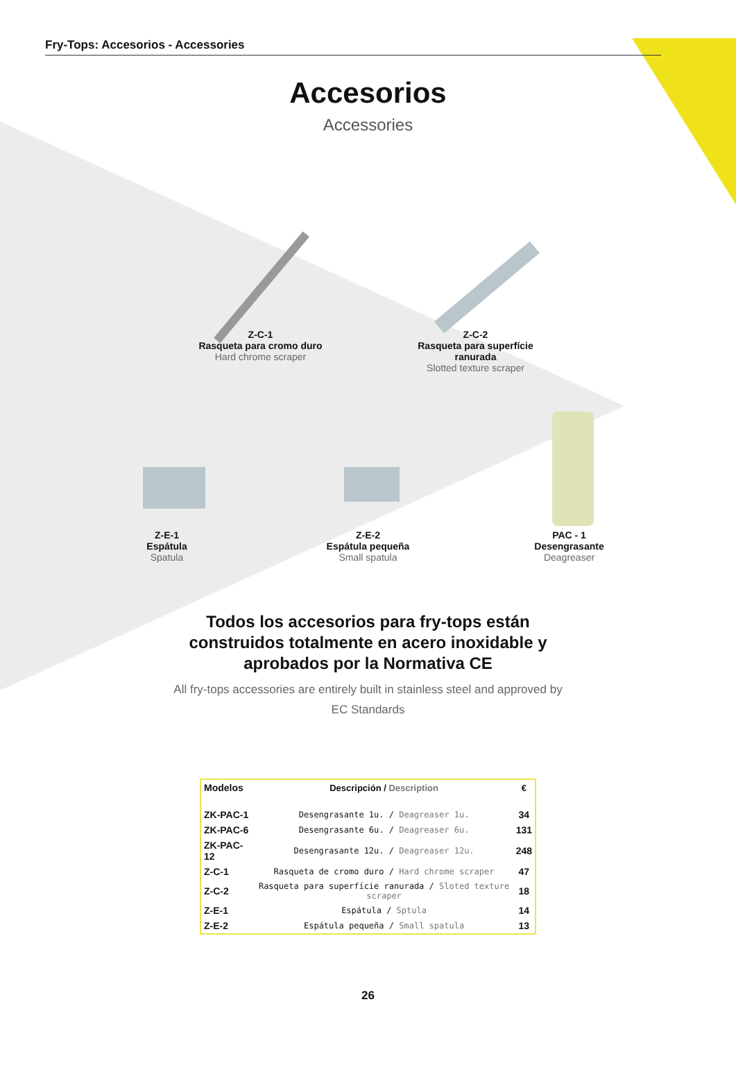Fry-Tops: Accesorios - Accessories
Accesorios
Accessories
Z-C-1
Rasqueta para cromo duro
Hard chrome scraper
Z-C-2
Rasqueta para superfície ranurada
Slotted texture scraper
Z-E-1
Espátula
Spatula
Z-E-2
Espátula pequeña
Small spatula
PAC - 1
Desengrasante
Deagreaser
Todos los accesorios para fry-tops están construidos totalmente en acero inoxidable y aprobados por la Normativa CE
All fry-tops accessories are entirely built in stainless steel and approved by EC Standards
| Modelos | Descripción / Description | € |
| --- | --- | --- |
| ZK-PAC-1 | Desengrasante 1u. / Deagreaser 1u. | 34 |
| ZK-PAC-6 | Desengrasante 6u. / Deagreaser 6u. | 131 |
| ZK-PAC-12 | Desengrasante 12u. / Deagreaser 12u. | 248 |
| Z-C-1 | Rasqueta de cromo duro / Hard chrome scraper | 47 |
| Z-C-2 | Rasqueta para superfície ranurada / Sloted texture scraper | 18 |
| Z-E-1 | Espátula / Sptula | 14 |
| Z-E-2 | Espátula pequeña / Small spatula | 13 |
26